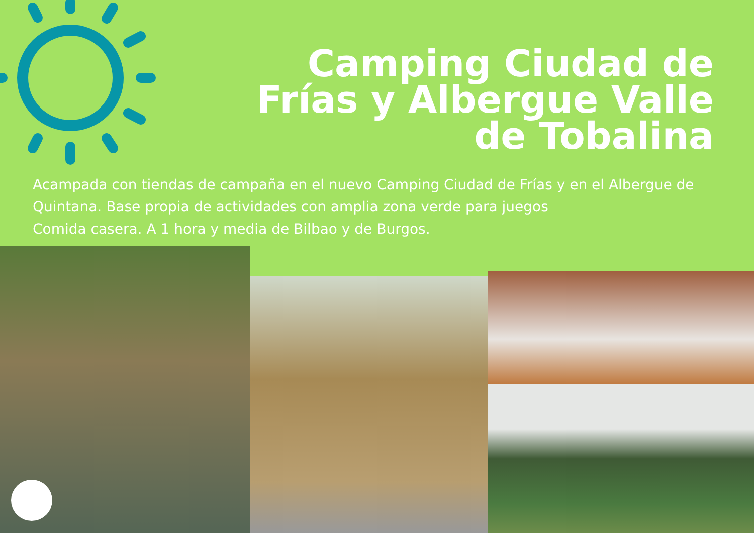Camping Ciudad de Frías y Albergue Valle de Tobalina
Acampada con tiendas de campaña en el nuevo Camping Ciudad de Frías y en el Albergue de Quintana. Base propia de actividades con amplia zona verde para juegos
Comida casera. A 1 hora y media de Bilbao y de Burgos.